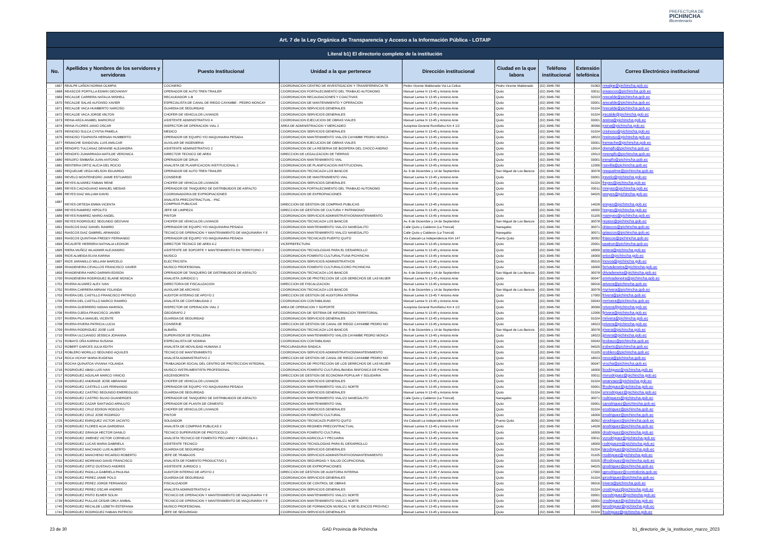PREFECTURA DE
PICHINCHA
Bicentenario
| Art. 7 de la Ley Orgánica de Transparencia y Acceso a la Información Pública - LOTAIP | | | | | | | | |
| --- | --- | --- | --- | --- | --- | --- | --- | --- |
| Literal b1) El directorio completo de la institución | | | | | | | | |
| No. | Apellidos y Nombres de los servidores y servidoras | Puesto Institucional | Unidad a la que pertenece | Dirección institucional | Ciudad en la que labora | Teléfono institucional | Extensión telefónica | Correo Electrónico institucional |
| 1667 | REALPE LAÑON NORMA OLIMPIA | COCINERO | COORDINACION CENTRO DE INVESTIGACION Y TRANSFERENCIA TE | Pedro Vicente Maldonado Via La Celica | Pedro Vicente Maldonado | (02) 3946-760 | 01063 | nrealpe@pichincha.gob.ec |
| 1668 | REASCOS PORTILLA EDWIN GEOVANNY | OPERADOR DE AUTO TREN TRAILER | COORDINACION FORTALECIMIENTO DEL TRABAJO AUTONOMO | Manuel Larrea N 13-45 y Antonio Ante | Quito | (02) 3946-760 | 00011 | ereascos@pichincha.gob.ec |
| 1669 | RECALDE CARRERA NATALIA MISHELL | RECAUDADOR 1-B | COORDINACION RECAUDACIONES Y COACTIVAS | Manuel Larrea N 13-45 y Antonio Ante | Quito | (02) 3946-760 | 02023 | nrecalde@pichincha.gob.ec |
| 1670 | RECALDE SALAS ALFONSO XAVIER | ESPECIALISTA DE CANAL DE RIEGO CAYAMBE - PEDRO MONCAY | COORDINACION DE MANTENIMIENTO Y OPERACION | Manuel Larrea N 13-45 y Antonio Ante | Quito | (02) 3946-760 | 03001 | arecalde@pichincha.gob.ec |
| 1671 | RECALDE VACA HUMBERTO NARCISO | GUARDIA DE SEGURIDAD | COORDINACION SERVICIOS GENERALES | Manuel Larrea N 13-45 y Antonio Ante | Quito | (02) 3946-760 | 01024 | hrecalde@pichincha.gob.ec |
| 1672 | RECALDE VACA JORGE MILTON | CHOFER DE VEHICULOS LIVIANOS | COORDINACION SERVICIOS GENERALES | Manuel Larrea N 13-45 y Antonio Ante | Quito | (02) 3946-760 | 01024 | jrecalde@pichincha.gob.ec |
| 1673 | REINA ARZA ANABEL MARICRUZ | ASISTENTE ADMINISTRATIVO 4 | COORDINACION EJECUCION DE OBRAS VIALES | Manuel Larrea N 13-45 y Antonio Ante | Quito | (02) 3946-760 | 03001 | areina@pichincha.gob.ec |
| 1674 | REINA FLORES JANIO OSCAR | INSPECTOR DE OPERACION VIAL 2 | AREA DE ADMINISTRACION Y MERCADEO | Autopista General Rumiñahui Km 4 1/2 | Quito | (02) 3946-760 | 30099 | jreina@pichincha.gob.ec |
| 1675 | REINOSO SULCA CYNTIA PAMELA | MEDICO | COORDINACION SERVICIOS GENERALES | Manuel Larrea N 13-45 y Antonio Ante | Quito | (02) 3946-760 | 01024 | creinoso@pichincha.gob.ec |
| 1676 | REINOSO TOAPANTA HERNAN HUMBERTO | OPERADOR DE EQUIPO Y/O MAQUINARIA PESADA | COORDINACION MANTENIMIENTO VIAL/Z6 CAYAMBE PEDRO MONCA | Manuel Larrea N 13-45 y Antonio Ante | Quito | (02) 3946-760 | 18023 | hreinoso@pichincha.gob.ec |
| 1677 | REMACHE SANDOVAL LUIS AMILCAR | AUXILIAR DE INGENIERIA | COORDINACION EJECUCION DE OBRAS VIALES | Manuel Larrea N 13-45 y Antonio Ante | Quito | (02) 3946-760 | 03001 | lremache@pichincha.gob.ec |
| 1678 | RENGIFO TULCANAZ DENNISE ALEJANDRA | ASISTENTE ADMINISTRATIVO 2 | COORDINACION DE LA RESERVA DE BIOSFERA DEL CHOCO ANDINO | Manuel Larrea N 13-45 y Antonio Ante | Quito | (02) 3946-760 | 13014 | drengifo@pichincha.gob.ec |
| 1679 | RENGIFO ZUMARRAGA MATILDE VERONICA | DIRECTOR TECNICO DE AREA | DIRECCION DE LEGALIZACION DE TIERRAS | Manuel Larrea N 13-45 y Antonio Ante | Quito | (02) 3946-760 | 15013 | mrengifo@pichincha.gob.ec |
| 1680 | RENJIFO SIMBAÑA JUAN ANTONIO | OPERADOR DE GRUA | COORDINACION MANTENIMIENTO VIAL | Manuel Larrea N 13-45 y Antonio Ante | Quito | (02) 3946-760 | 03001 | jrengifo@pichincha.gob.ec |
| 1681 | RENTERIA ORTIZ ALICIA DEL ROCIO | ANALISTA DE PLANIFICACION INSTITUCIONAL 2 | COORDINACION DE PLANIFICACION INSTITUCIONAL | Manuel Larrea N 13-45 y Antonio Ante | Quito | (02) 3946-760 | 12006 | rsevilla@pichincha.gob.ec |
| 1682 | REQUELME VEGA NELSON EDUARDO | OPERADOR DE AUTO TREN TRAILER | COORDINACION TECNICA/Z4 LOS BANCOS | Av. 6 de Diciembre y 14 de Septiembre | San Miguel de Los Bancos | (02) 3946-760 | 30078 | nrequelme@pichincha.gob.ec |
| 1683 | REVELO MONTENEGRO JAIME ESTUARDO | CONSERJE | COORDINACION DE MANTENIMIENTO VIAL | Manuel Larrea N 13-45 y Antonio Ante | Quito | (02) 3946-760 | 03001 | jrevelo@pichincha.gob.ec |
| 1684 | REYES ALVAREZ FABIAN RENE | CHOFER DE VEHICULOS LIVIANOS | COORDINACION SERVICIOS GENERALES | Manuel Larrea N 13-45 y Antonio Ante | Quito | (02) 3946-760 | 01024 | freyes@pichincha.gob.ec |
| 1685 | REYES CAIZAGUANO MANUEL MESIAS | OPERADOR DE TANQUERO DE DISTRIBUIDOS DE ASFALTO | COORDINACION FORTALECIMIENTO DEL TRABAJO AUTONOMO | Manuel Larrea N 13-45 y Antonio Ante | Quito | (02) 3946-760 | 00011 | mreyes@pichincha.gob.ec |
| 1686 | REYES DIAZ WILLIAM DAVID | COORDINADOR/A DE EXPROPIACIONES | COORDINACION DE EXPROPIACIONES | Manuel Larrea N 13-45 y Antonio Ante | Quito | (02) 3946-760 | 04025 | wreyes@pichincha.gob.ec |
| 1687 | REYES ORTEGA EMMA VICENTA | ANALISTA PRECONTRACTUAL - PAC COMPRAS PUBLICAS | DIRECCION DE GESTION DE COMPRAS PUBLICAS | Manuel Larrea N 13-45 y Antonio Ante | Quito | (02) 3946-760 | 14028 | ereyes@pichincha.gob.ec |
| 1688 | REYES RAMIREZ HIPOLITO | JEFE DE LIMPIEZA | DIRECCION DE GESTION DE CULTURA Y PATRIMONIO | Manuel Larrea N 13-45 y Antonio Ante | Quito | (02) 3946-760 | 16000 | hreyes@pichincha.gob.ec |
| 1689 | REYES RAMIREZ MARIO ANGEL | PINTOR | COORDINACION SERVICIOS ADMINISTRATIVOS/MANTENIMIENTO | Manuel Larrea N 13-45 y Antonio Ante | Quito | (02) 3946-760 | 01105 | mareyes@pichincha.gob.ec |
| 1690 | REYES RODRIGUEZ SEGUNDO GEOVANI | CHOFER DE VEHICULOS LIVIANOS | COORDINACION TECNICA/Z4 LOS BANCOS | Av. 6 de Diciembre y 14 de Septiembre | San Miguel de Los Bancos | (02) 3946-760 | 30078 | reyess@pichincha.gob.ec |
| 1691 | RIASCOS DIAZ DANIEL RAMIRO | OPERADOR DE EQUIPO Y/O MAQUINARIA PESADA | COORDINACION MANTENIMIENTO VIAL/Z3 NANEGALITO | Calle Quito y Calderon (La Troncal) | Nanegalito | (02) 3946-760 | 30071 | driascos@pichincha.gob.ec |
| 1692 | RIASCOS DIAZ GABRIEL ARMANDO | TECNICO DE OPERACION Y MANTENIMIENTO DE MAQUINARIA Y E | COORDINACION MANTENIMIENTO VIAL/Z3 NANEGALITO | Calle Quito y Calderon (La Troncal) | Nanegalito | (02) 3946-760 | 30071 | griascos@pichincha.gob.ec |
| 1693 | RIASCOS QUINTANA FREDDY FERNANDO | OPERADOR DE EQUIPO Y/O MAQUINARIA PESADA | COORDINACION TECNICA/Z5 PUERTO QUITO | Via Calacali-La Independencia Klm 147 | Puerto Quito | (02) 3946-760 | 30052 | friascos@pichincha.gob.ec |
| 1694 | RICAURTE HERRERA NATHALIA LEONOR | DIRECTOR TECNICO DE AREA 4-2 | VICEPREFECTURA | Manuel Larrea N 13-45 y Antonio Ante | Quito | (02) 3946-760 | 20001 | ppabon@pichincha.gob.ec |
| 1695 | RIERA MUÑOZ WLADIMIR ALEJANDRO | ASISTENTE DE SOPORTE Y MANTENIMIENTO EN TERRITORIO 2 | COORDINACION TECNOLOGIAS PARA EL DESARROLLO | Manuel Larrea N 13-45 y Antonio Ante | Quito | (02) 3946-760 | 18009 | wriera@pichincha.gob.ec |
| 1696 | RIOS ALMEIDA ELVIA KARINA | MUSICO | COORDINACION FOMENTO CULTURAL/TUNA PICHINCHA | Manuel Larrea N 13-45 y Antonio Ante | Quito | (02) 3946-760 | 16009 | erios@pichincha.gob.ec |
| 1697 | RIOS JARAMILLO WILLIAM MARCELO | ELECTRICISTA | COORDINACION SERVICIOS ADMINISTRATIVOS | Manuel Larrea N 13-45 y Antonio Ante | Quito | (02) 3946-760 | 05015 | lnovoa@pichincha.gob.ec |
| 1698 | RIVADENEIRA CEVALLOS FRANCISCO XAVIER | MUSICO PROFESIONAL | COORDINACION FOMENTO CULTURAL/CORO PICHINCHA | Manuel Larrea N 13-45 y Antonio Ante | Quito | (02) 3946-760 | 16009 | fxrivadeneira@pichincha.gob.ec |
| 1699 | RIVADENEIRA HARO DARWIN EDISON | OPERADOR DE TANQUERO DE DISTRIBUIDOS DE ASFALTO | COORDINACION TECNICA/Z4 LOS BANCOS | Av. 6 de Diciembre y 14 de Septiembre | San Miguel de Los Bancos | (02) 3946-760 | 30078 | drivadeneira@pichincha.gob.ec |
| 1700 | RIVADENEIRA RODRIGUEZ ELAINE MONICA | ANALISTA JURIDICO 1 | COORDINACION DE PROTECCION DE LOS DERECHOS DE LAS MUJER | Manuel Larrea N 13-45 y Antonio Ante | Quito | (02) 3946-760 | 00047 | emrivadeneira@pichincha.gob.ec |
| 1701 | RIVERA ALVAREZ ALEX IVAN | DIRECTOR/A DE FISCALIZACION | DIRECCION DE FISCALIZACION | Manuel Larrea N 13-45 y Antonio Ante | Quito | (02) 3946-760 | 09016 | arivera@pichincha.gob.ec |
| 1702 | RIVERA CARRERA MIRIAM YOLANDA | AUXILIAR DE ARCHIVO | COORDINACION TECNICA/Z4 LOS BANCOS | Av. 6 de Diciembre y 14 de Septiembre | San Miguel de Los Bancos | (02) 3946-760 | 30078 | myrivera@pichincha.gob.ec |
| 1703 | RIVERA DEL CASTILLO FRANCISCO PATRICIO | AUDITOR INTERNO DE APOYO 2 | DIRECCION DE GESTION DE AUDITORIA INTERNA | Manuel Larrea N 13-45 Y Antonio Ante | Quito | (02) 3946-760 | 17000 | frivera@pichincha.gob.ec |
| 1704 | RIVERA DEL CASTILLO MARCO RAMIRO | ANALISTA DE CONTABILIDAD 2 | COORDINACION CONTABILIDAD | Manuel Larrea N 13-45 y Antonio Ante | Quito | (02) 3946-760 | 03043 | mrrivera@pichincha.gob.ec |
| 1705 | RIVERA GUERRERO NIDIAN MARISOL | INSPECTOR DE OPERACION VIAL 2 | AREA DE OPERACION Y SOPORTE | Autopista General Rumiñahui Km 4 1/2 | Quito | (02) 3946-760 | 30099 | nrivera@pichincha.gob.ec |
| 1706 | RIVERA OJEDA FRANCISCO JAVIER | GEOGRAFO 2 | COORDINACION DE SISTEMA DE INFORMACION TERRITORIAL | Manuel Larrea N 13-45 y Antonio Ante | Quito | (02) 3946-760 | 12006 | fjrivera@pichincha.gob.ec |
| 1707 | RIVERA PILA MANUEL VICENTE | GUARDIA DE SEGURIDAD | COORDINACION SERVICIOS GENERALES | Manuel Larrea N 13-45 y Antonio Ante | Quito | (02) 3946-760 | 01024 | mrivera@pichincha.gob.ec |
| 1708 | RIVERA RIVERA PATRICIA LUCIA | CONSERJE | DIRECCION DE GESTION DE CANAL DE RIEGO CAYAMBE PEDRO MO | Manuel Larrea N 13-45 y Antonio Ante | Quito | (02) 3946-760 | 18023 | privera@pichincha.gob.ec |
| 1709 | RIVERA RODRIGUEZ JOSE LUIS | ALBAÑIL | COORDINACION TECNICA/Z4 LOS BANCOS | Av. 6 de Diciembre y 14 de Septiembre | San Miguel de Los Bancos | (02) 3946-760 | 30078 | jrivera@pichincha.gob.ec |
| 1710 | RIVERA ULCUANGO JESSICA JOHANNA | SUPERVISOR DE POSILLERIA | COORDINACION MANTENIMIENTO VIAL/Z6 CAYAMBE PEDRO MONCA | Manuel Larrea N 13-45 y Antonio Ante | Quito | (02) 3946-760 | 18023 | jjrivera@pichincha.gob.ec |
| 1711 | ROBAYO OÑA KARINA SUSANA | ESPECIALISTA DE NOMINA | COORDINACION CONTABILIDAD | Manuel Larrea N 13-45 y Antonio Ante | Quito | (02) 3946-760 | 03043 | krobayo@pichincha.gob.ec |
| 1712 | ROBERT GARCES JULIA EDITH | ANALISTA DE MOVILIDAD HUMANA 3 | PROCURADURIA SINDICA | Manuel Larrea N 13-45 y Antonio Ante | Quito | (02) 3946-760 | 04025 | jroberts@pichincha.gob.ec |
| 1713 | ROBLERO MORILLO SEGUNDO AQUILES | TECNICO DE MANTENIMIENTO | COORDINACION SERVICIOS ADMINISTRATIVOS/MANTENIMIENTO | Manuel Larrea N 13-45 y Antonio Ante | Quito | (02) 3946-760 | 01105 | sroblero@pichincha.gob.ec |
| 1714 | ROCA VICHAY MARIA EUGENIA | ANALISTA ADMINISTRATIVO 2 | DIRECCION DE GESTION DE CANAL DE RIEGO CAYAMBE PEDRO MO | Manuel Larrea N 13-45 y Antonio Ante | Quito | (02) 3946-760 | 18023 | mroca@pichincha.gob.ec |
| 1715 | ROCHA QUINATOA VIVIANA YOLANDA | TRABAJADOR SOCIAL DEL CENTRO DE PROTECCION INTEGRAL | COORDINACION DE PROTECCION DE LOS DERECHOS DE LAS MUJER | Manuel Larrea N 13-45 y Antonio Ante | Quito | (02) 3946-760 | 00047 | vrocha@pichincha.gob.ec |
| 1716 | RODRIGUEZ ABAD LUIS IVAN | MUSICO INSTRUMENTISTA PROFESIONAL | COORDINACION FOMENTO CULTURAL/BANDA SINFONICA DE PICHIN | Manuel Larrea N 13-45 y Antonio Ante | Quito | (02) 3946-760 | 16009 | lirodriguez@pichincha.gob.ec |
| 1717 | RODRIGUEZ AGUILAR MARCO VINICIO | ASCENSORISTA | DIRECCION DE GESTION DE ECONOMIA POPULAR Y SOLIDARIA | Manuel Larrea N 13-45 y Antonio Ante | Quito | (02) 3946-760 | 00011 | mvrodriguez@pichincha.gob.ec |
| 1718 | RODRIGUEZ ANDRADE JOSE ABRAHAM | CHOFER DE VEHICULOS LIVIANOS | COORDINACION SERVICIOS GENERALES | Manuel Larrea N 13-45 y Antonio Ante | Quito | (02) 3946-760 | 01024 | wnarvaez@pichincha.gob.ec |
| 1719 | RODRIGUEZ CASTELO LUIS FERNANDO | OPERADOR DE EQUIPO Y/O MAQUINARIA PESADA | COORDINACION MANTENIMIENTO VIAL/Z1 NORTE | Manuel Larrea N 13-45 y Antonio Ante | Quito | (02) 3946-760 | 03001 | lfrodriguez@pichincha.gob.ec |
| 1720 | RODRIGUEZ CASTRO SEGUNDO EMEREGILDO | GUARDIA DE SEGURIDAD | COORDINACION SERVICIOS GENERALES | Manuel Larrea N 13-45 y Antonio Ante | Quito | (02) 3946-760 | 01024 | smrodriguez@pichincha.gob.ec |
| 1721 | RODRIGUEZ CASTRO SILVIO GUANERGES | OPERADOR DE TANQUERO DE DISTRIBUIDOS DE ASFALTO | COORDINACION MANTENIMIENTO VIAL/Z3 NANEGALITO | Calle Quito y Calderon (La Troncal) | Nanegalito | (02) 3946-760 | 30071 | rodriguezs@pichincha.gob.ec |
| 1722 | RODRIGUEZ CAZAR SANTIAGO ARNULFO | OPERADOR DE PLANTA DE CEMENTO | COORDINACION MANTENIMIENTO VIAL | Manuel Larrea N 13-45 y Antonio Ante | Quito | (02) 3946-760 | 03001 | sarodriguez@pichincha.gob.ec |
| 1723 | RODRIGUEZ CRUZ EDISON RODOLFO | CHOFER DE VEHICULOS LIVIANOS | COORDINACION SERVICIOS GENERALES | Manuel Larrea N 13-45 y Antonio Ante | Quito | (02) 3946-760 | 01024 | erodriguez@pichincha.gob.ec |
| 1724 | RODRIGUEZ CRUZ JOSE RODRIGO | PINTOR | COORDINACION FOMENTO CULTURAL | Manuel Larrea N 13-45 y Antonio Ante | Quito | (02) 3946-760 | 16009 | jrrodriguez@pichincha.gob.ec |
| 1725 | RODRIGUEZ ENRIQUEZ VICTOR JACINTO | SOLDADOR | COORDINACION TECNICA/Z5 PUERTO QUITO | Via Calacali-La Independencia Klm 147 | Puerto Quito | (02) 3946-760 | 30052 | vjrodriguez@pichincha.gob.ec |
| 1726 | RODRIGUEZ FLORES ALVA GARDENIA | ANALISTA DE COMPRAS PUBLICAS 3 | COORDINACION REGIMEN PRECONTRACTUAL | Manuel Larrea N 13-45 y Antonio Ante | Quito | (02) 3946-760 | 14028 | arodriguez@pichincha.gob.ec |
| 1727 | RODRIGUEZ GRANJA HECTOR DANILO | TECNICO SUPERVISOR DE PROTOCOLO | COORDINACION FOMENTO CULTURAL | Manuel Larrea N 13-45 y Antonio Ante | Quito | (02) 3946-760 | 16009 | drodriguez@pichincha.gob.ec |
| 1728 | RODRIGUEZ JIMENEZ VICTOR CORNELIO | ANALISTA TECNICO DE FOMENTO PECUARIO Y AGRICOLA 1 | COORDINACION AGRICOLA Y PECUARIA | Manuel Larrea N 13-45 y Antonio Ante | Quito | (02) 3946-760 | 00011 | vcrodriguez@pichincha.gob.ec |
| 1729 | RODRIGUEZ LUCAS MARIA GABRIELA | ASISTENTE TECNICO | COORDINACION TECNOLOGIAS PARA EL DESARROLLO | Manuel Larrea N 13-45 y Antonio Ante | Quito | (02) 3946-760 | 18009 | rodriguezm@pichincha.gob.ec |
| 1730 | RODRIGUEZ MACHADO LUIS ALBERTO | GUARDIA DE SEGURIDAD | COORDINACION SERVICIOS GENERALES | Manuel Larrea N 13-45 y Antonio Ante | Quito | (02) 3946-760 | 01024 | larodriguez@pichincha.gob.ec |
| 1731 | RODRIGUEZ MANCHENO RICARDO ROBERTO | JEFE DE TRABAJOS | COORDINACION SERVICIOS ADMINISTRATIVOS/MANTENIMIENTO | Manuel Larrea N 13-45 y Antonio Ante | Quito | (02) 3946-760 | 01105 | rrodriguez@pichincha.gob.ec |
| 1732 | RODRIGUEZ MOREANO DAVID FRANCISCO | ANALISTA DE FOMENTO PRODUCTIVO 1 | COORDINACION SEGURIDAD Y SALUD OCUPACIONAL | Manuel Larrea N 13-45 y Antonio Ante | Quito | (02) 3946-760 | 02025 | dfrodriguez@pichincha.gob.ec |
| 1733 | RODRIGUEZ ORTIZ GUSTAVO ANDRES | ASISTENTE JURIDICO 1 | COORDINACION DE EXPROPIACIONES | Manuel Larrea N 13-45 y Antonio Ante | Quito | (02) 3946-760 | 04025 | grodriguez@pichincha.gob.ec |
| 1734 | RODRIGUEZ PADILLA GABRIELA PAULINA | AUDITOR INTERNO DE APOYO 2 | DIRECCION DE GESTION DE AUDITORIA INTERNA | Manuel Larrea N 13-45 Y Antonio Ante | Quito | (02) 3946-760 | 17000 | gprodriguez@contraloria.gob.ec |
| 1735 | RODRIGUEZ PEREZ JAIME POLO | GUARDIA DE SEGURIDAD | COORDINACION SERVICIOS GENERALES | Manuel Larrea N 13-45 y Antonio Ante | Quito | (02) 3946-760 | 01024 | jprodriguez@pichincha.gob.ec |
| 1736 | RODRIGUEZ PEREZ JORGE FERNANDO | FISCALIZADOR | COORDINACION DE CONTROL DE OBRAS | Manuel Larrea N 13-45 y Antonio Ante | Quito | (02) 3946-760 | 09016 | irivera@pichincha.gob.ec |
| 1737 | RODRIGUEZ PEREZ OSCAR ANDRES | ANALISTA ADMINISTRATIVO 4 | COORDINACION SERVICIOS GENERALES | Manuel Larrea N 13-45 y Antonio Ante | Quito | (02) 3946-760 | 01024 | orodriguez@pichincha.gob.ec |
| 1738 | RODRIGUEZ PINTO ELMER SOLIN | TECNICO DE OPERACION Y MANTENIMIENTO DE MAQUINARIA Y E | COORDINACION MANTENIMIENTO VIAL/Z1 NORTE | Manuel Larrea N 13-45 y Antonio Ante | Quito | (02) 3946-760 | 03001 | esrodriguez@pichincha.gob.ec |
| 1739 | RODRIGUEZ PULLAS CESAR ORLY ANIBAL | TECNICO DE OPERACION Y MANTENIMIENTO DE MAQUINARIA Y E | COORDINACION MANTENIMIENTO VIAL/Z1 NORTE | Manuel Larrea N 13-45 y Antonio Ante | Quito | (02) 3946-760 | 03001 | crodriguez@pichincha.gob.ec |
| 1740 | RODRIGUEZ RECALDE LIZBETH ESTEFANIA | MUSICO PROFESIONAL | COORDINACION DE FORMACION MUSICAL Y DE ELENCOS PROVINCI | Manuel Larrea N 13-45 y Antonio Ante | Quito | (02) 3946-760 | 16009 | lerodriguez@pichincha.gob.ec |
| 1741 | RODRIGUEZ RODRIGUEZ FABIAN PATRICIO | JEFE DE SEGURIDAD | COORDINACION SERVICIOS GENERALES | Manuel Larrea N 13-45 y Antonio Ante | Quito | (02) 3946-760 | 01024 | frodriguez@pichincha.gob.ec |
23 de 30 GAD Provincia de Pichincha b1_directorio_de_la_institucion_marzo_2023